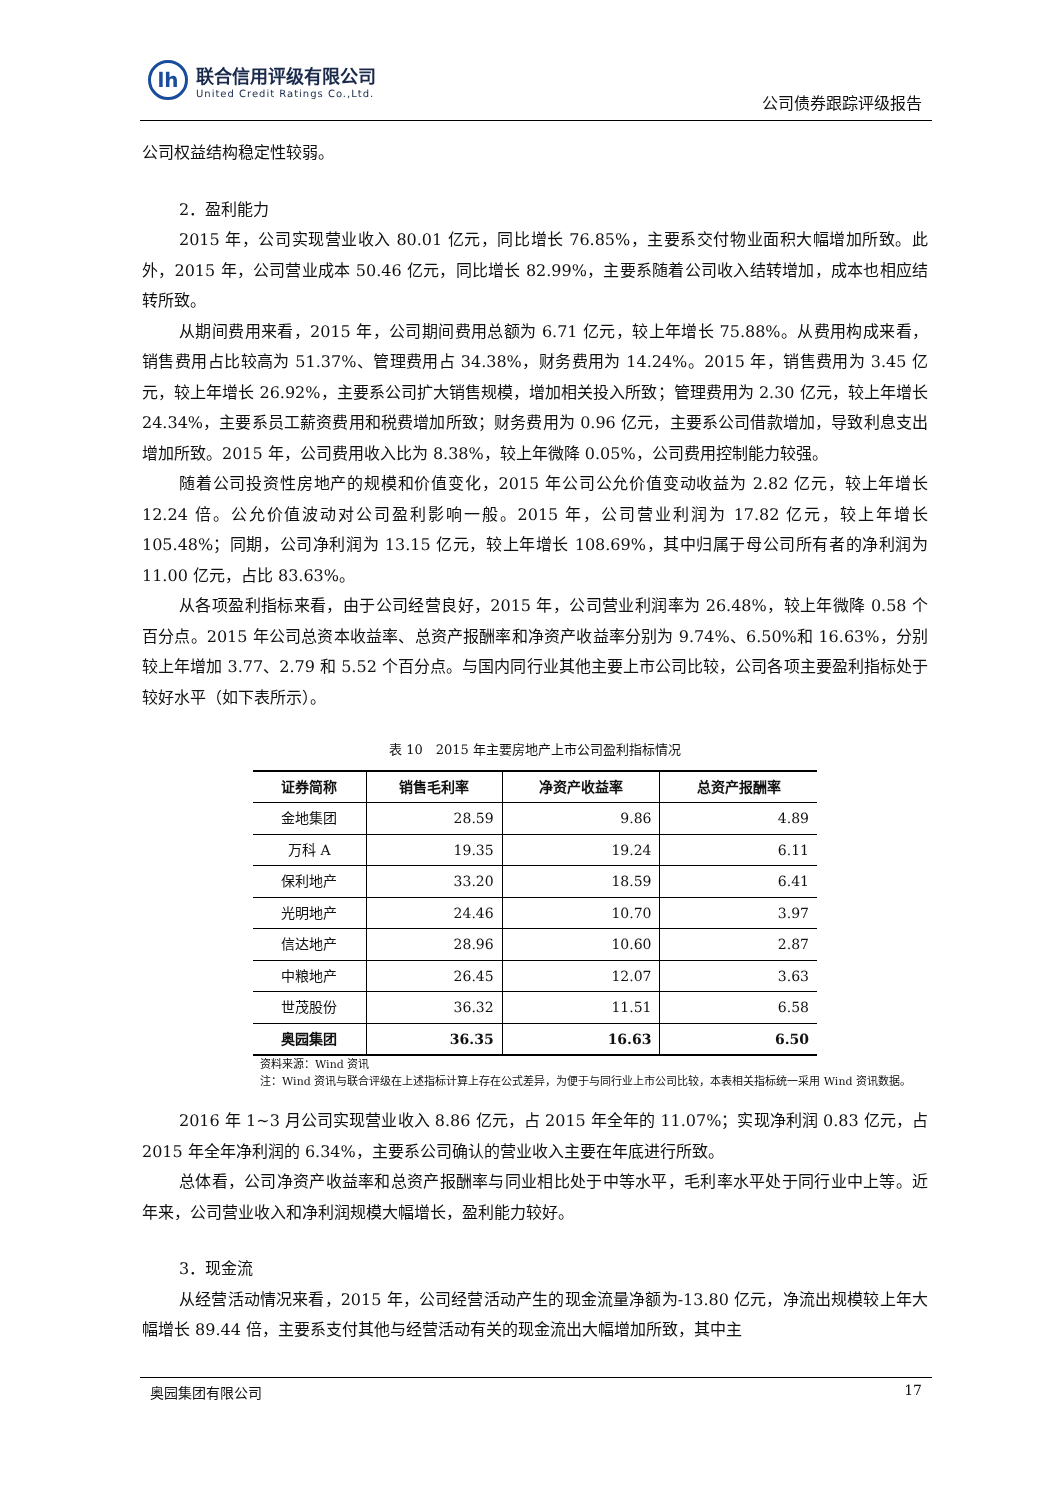lh
联合信用评级有限公司
United Credit Ratings Co.,Ltd.
公司债券跟踪评级报告
公司权益结构稳定性较弱。
2．盈利能力
2015 年，公司实现营业收入 80.01 亿元，同比增长 76.85%，主要系交付物业面积大幅增加所致。此外，2015 年，公司营业成本 50.46 亿元，同比增长 82.99%，主要系随着公司收入结转增加，成本也相应结转所致。
从期间费用来看，2015 年，公司期间费用总额为 6.71 亿元，较上年增长 75.88%。从费用构成来看，销售费用占比较高为 51.37%、管理费用占 34.38%，财务费用为 14.24%。2015 年，销售费用为 3.45 亿元，较上年增长 26.92%，主要系公司扩大销售规模，增加相关投入所致；管理费用为 2.30 亿元，较上年增长 24.34%，主要系员工薪资费用和税费增加所致；财务费用为 0.96 亿元，主要系公司借款增加，导致利息支出增加所致。2015 年，公司费用收入比为 8.38%，较上年微降 0.05%，公司费用控制能力较强。
随着公司投资性房地产的规模和价值变化，2015 年公司公允价值变动收益为 2.82 亿元，较上年增长 12.24 倍。公允价值波动对公司盈利影响一般。2015 年，公司营业利润为 17.82 亿元，较上年增长 105.48%；同期，公司净利润为 13.15 亿元，较上年增长 108.69%，其中归属于母公司所有者的净利润为 11.00 亿元，占比 83.63%。
从各项盈利指标来看，由于公司经营良好，2015 年，公司营业利润率为 26.48%，较上年微降 0.58 个百分点。2015 年公司总资本收益率、总资产报酬率和净资产收益率分别为 9.74%、6.50%和 16.63%，分别较上年增加 3.77、2.79 和 5.52 个百分点。与国内同行业其他主要上市公司比较，公司各项主要盈利指标处于较好水平（如下表所示）。
表 10　2015 年主要房地产上市公司盈利指标情况
| 证券简称 | 销售毛利率 | 净资产收益率 | 总资产报酬率 |
| --- | --- | --- | --- |
| 金地集团 | 28.59 | 9.86 | 4.89 |
| 万科 A | 19.35 | 19.24 | 6.11 |
| 保利地产 | 33.20 | 18.59 | 6.41 |
| 光明地产 | 24.46 | 10.70 | 3.97 |
| 信达地产 | 28.96 | 10.60 | 2.87 |
| 中粮地产 | 26.45 | 12.07 | 3.63 |
| 世茂股份 | 36.32 | 11.51 | 6.58 |
| 奥园集团 | 36.35 | 16.63 | 6.50 |
资料来源：Wind 资讯
注：Wind 资讯与联合评级在上述指标计算上存在公式差异，为便于与同行业上市公司比较，本表相关指标统一采用 Wind 资讯数据。
2016 年 1~3 月公司实现营业收入 8.86 亿元，占 2015 年全年的 11.07%；实现净利润 0.83 亿元，占 2015 年全年净利润的 6.34%，主要系公司确认的营业收入主要在年底进行所致。
总体看，公司净资产收益率和总资产报酬率与同业相比处于中等水平，毛利率水平处于同行业中上等。近年来，公司营业收入和净利润规模大幅增长，盈利能力较好。
3．现金流
从经营活动情况来看，2015 年，公司经营活动产生的现金流量净额为-13.80 亿元，净流出规模较上年大幅增长 89.44 倍，主要系支付其他与经营活动有关的现金流出大幅增加所致，其中主
奥园集团有限公司 17